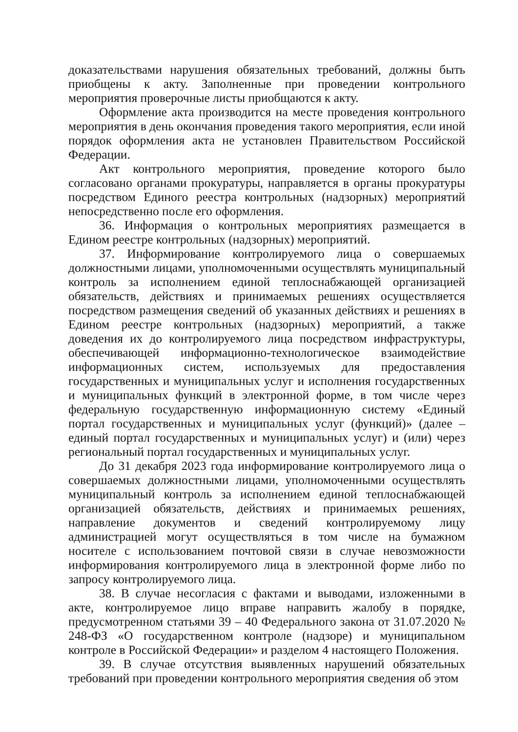доказательствами нарушения обязательных требований, должны быть приобщены к акту. Заполненные при проведении контрольного мероприятия проверочные листы приобщаются к акту.
Оформление акта производится на месте проведения контрольного мероприятия в день окончания проведения такого мероприятия, если иной порядок оформления акта не установлен Правительством Российской Федерации.
Акт контрольного мероприятия, проведение которого было согласовано органами прокуратуры, направляется в органы прокуратуры посредством Единого реестра контрольных (надзорных) мероприятий непосредственно после его оформления.
36. Информация о контрольных мероприятиях размещается в Едином реестре контрольных (надзорных) мероприятий.
37. Информирование контролируемого лица о совершаемых должностными лицами, уполномоченными осуществлять муниципальный контроль за исполнением единой теплоснабжающей организацией обязательств, действиях и принимаемых решениях осуществляется посредством размещения сведений об указанных действиях и решениях в Едином реестре контрольных (надзорных) мероприятий, а также доведения их до контролируемого лица посредством инфраструктуры, обеспечивающей информационно-технологическое взаимодействие информационных систем, используемых для предоставления государственных и муниципальных услуг и исполнения государственных и муниципальных функций в электронной форме, в том числе через федеральную государственную информационную систему «Единый портал государственных и муниципальных услуг (функций)» (далее – единый портал государственных и муниципальных услуг) и (или) через региональный портал государственных и муниципальных услуг.
До 31 декабря 2023 года информирование контролируемого лица о совершаемых должностными лицами, уполномоченными осуществлять муниципальный контроль за исполнением единой теплоснабжающей организацией обязательств, действиях и принимаемых решениях, направление документов и сведений контролируемому лицу администрацией могут осуществляться в том числе на бумажном носителе с использованием почтовой связи в случае невозможности информирования контролируемого лица в электронной форме либо по запросу контролируемого лица.
38. В случае несогласия с фактами и выводами, изложенными в акте, контролируемое лицо вправе направить жалобу в порядке, предусмотренном статьями 39 – 40 Федерального закона от 31.07.2020 № 248-ФЗ «О государственном контроле (надзоре) и муниципальном контроле в Российской Федерации» и разделом 4 настоящего Положения.
39. В случае отсутствия выявленных нарушений обязательных требований при проведении контрольного мероприятия сведения об этом